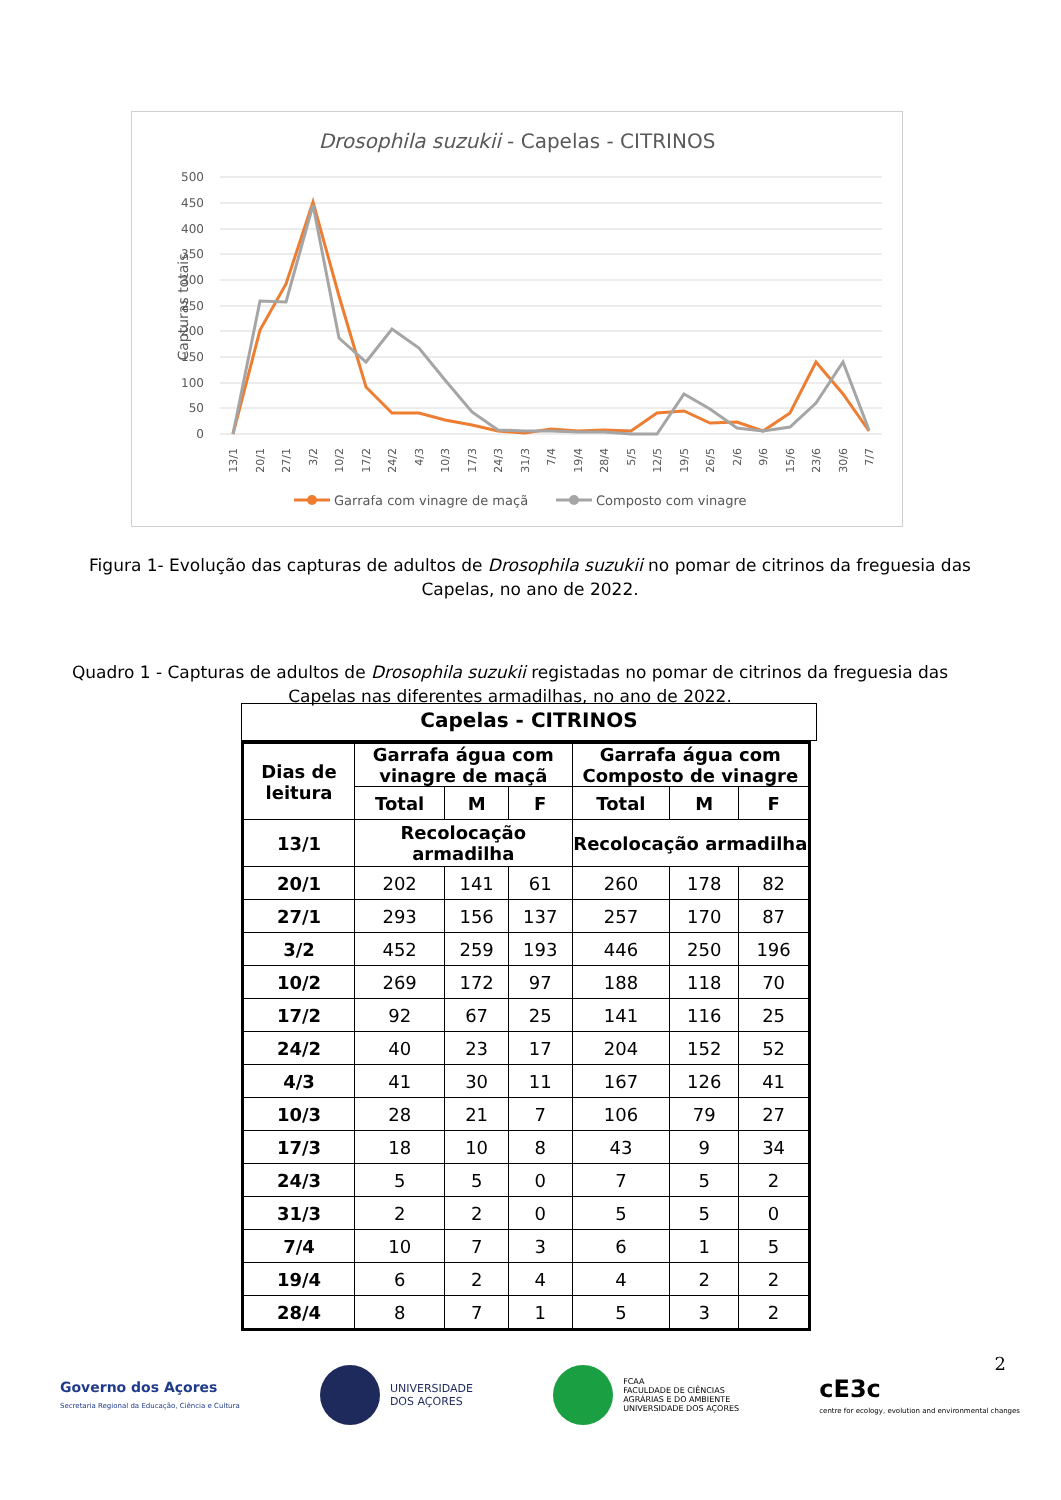Drosophila suzukii - Capelas - CITRINOS
500
450
400
350
300
250
200
150
100
50
0
Capturas totais
13/1
20/1
27/1
3/2
10/2
17/2
24/2
4/3
10/3
17/3
24/3
31/3
7/4
19/4
28/4
5/5
12/5
19/5
26/5
2/6
9/6
15/6
23/6
30/6
7/7
Garrafa com vinagre de maçã
Composto com vinagre
Figura 1- Evolução das capturas de adultos de Drosophila suzukii no pomar de citrinos da freguesia das Capelas, no ano de 2022.
Quadro 1 - Capturas de adultos de Drosophila suzukii registadas no pomar de citrinos da freguesia das Capelas nas diferentes armadilhas, no ano de 2022.
Capelas - CITRINOS
| Dias de leitura | Garrafa água com vinagre de maçã | | | Garrafa água com Composto de vinagre | | |
| --- | --- | --- | --- | --- | --- | --- |
| | Total | M | F | Total | M | F |
| 13/1 | Recolocação armadilha | | | Recolocação armadilha | | |
| 20/1 | 202 | 141 | 61 | 260 | 178 | 82 |
| 27/1 | 293 | 156 | 137 | 257 | 170 | 87 |
| 3/2 | 452 | 259 | 193 | 446 | 250 | 196 |
| 10/2 | 269 | 172 | 97 | 188 | 118 | 70 |
| 17/2 | 92 | 67 | 25 | 141 | 116 | 25 |
| 24/2 | 40 | 23 | 17 | 204 | 152 | 52 |
| 4/3 | 41 | 30 | 11 | 167 | 126 | 41 |
| 10/3 | 28 | 21 | 7 | 106 | 79 | 27 |
| 17/3 | 18 | 10 | 8 | 43 | 9 | 34 |
| 24/3 | 5 | 5 | 0 | 7 | 5 | 2 |
| 31/3 | 2 | 2 | 0 | 5 | 5 | 0 |
| 7/4 | 10 | 7 | 3 | 6 | 1 | 5 |
| 19/4 | 6 | 2 | 4 | 4 | 2 | 2 |
| 28/4 | 8 | 7 | 1 | 5 | 3 | 2 |
2
Governo dos Açores
Secretaria Regional da Educação, Ciência e Cultura
UNIVERSIDADE
DOS AÇORES
FCAA
FACULDADE DE CIÊNCIAS
AGRÁRIAS E DO AMBIENTE
UNIVERSIDADE DOS AÇORES
cE3c
centre for ecology, evolution and environmental changes